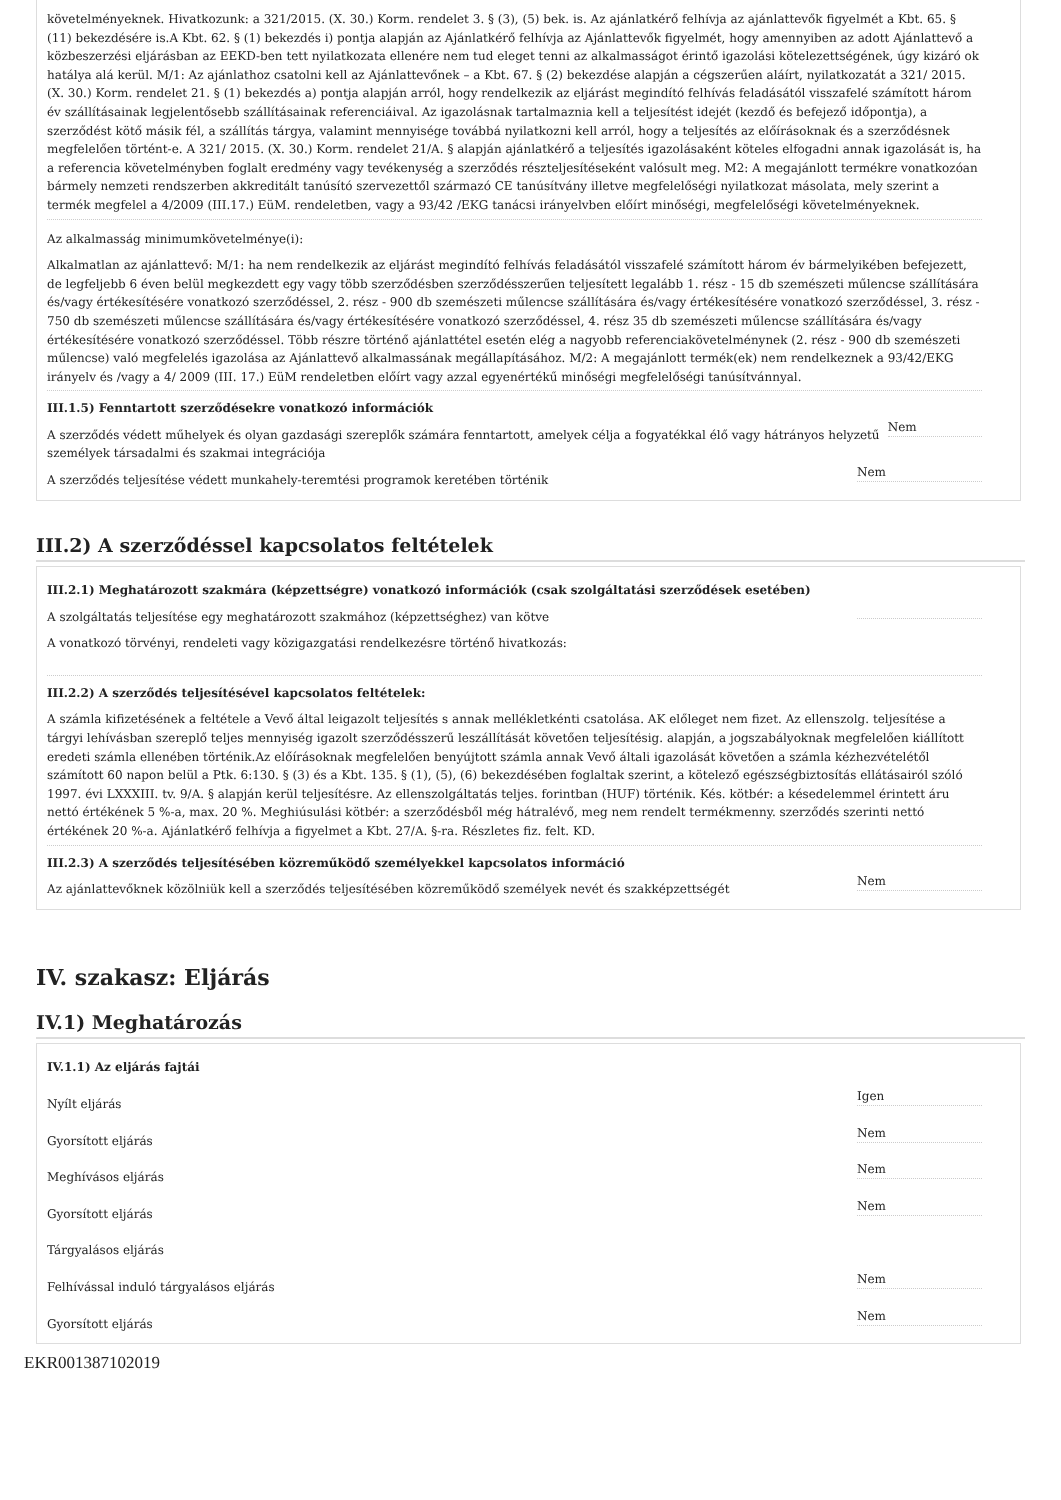követelményeknek. Hivatkozunk: a 321/2015. (X. 30.) Korm. rendelet 3. § (3), (5) bek. is. Az ajánlatkérő felhívja az ajánlattevők figyelmét a Kbt. 65. § (11) bekezdésére is.A Kbt. 62. § (1) bekezdés i) pontja alapján az Ajánlatkérő felhívja az Ajánlattevők figyelmét, hogy amennyiben az adott Ajánlattevő a közbeszerzési eljárásban az EEKD-ben tett nyilatkozata ellenére nem tud eleget tenni az alkalmasságot érintő igazolási kötelezettségének, úgy kizáró ok hatálya alá kerül. M/1: Az ajánlathoz csatolni kell az Ajánlattevőnek – a Kbt. 67. § (2) bekezdése alapján a cégszerűen aláírt, nyilatkozatát a 321/ 2015. (X. 30.) Korm. rendelet 21. § (1) bekezdés a) pontja alapján arról, hogy rendelkezik az eljárást megindító felhívás feladásától visszafelé számított három év szállításainak legjelentősebb szállításainak referenciáival. Az igazolásnak tartalmaznia kell a teljesítést idejét (kezdő és befejező időpontja), a szerződést kötő másik fél, a szállítás tárgya, valamint mennyisége továbbá nyilatkozni kell arról, hogy a teljesítés az előírásoknak és a szerződésnek megfelelően történt-e. A 321/ 2015. (X. 30.) Korm. rendelet 21/A. § alapján ajánlatkérő a teljesítés igazolásaként köteles elfogadni annak igazolását is, ha a referencia követelményben foglalt eredmény vagy tevékenység a szerződés részteljesítéseként valósult meg. M2: A megajánlott termékre vonatkozóan bármely nemzeti rendszerben akkreditált tanúsító szervezettől származó CE tanúsítvány illetve megfelelőségi nyilatkozat másolata, mely szerint a termék megfelel a 4/2009 (III.17.) EüM. rendeletben, vagy a 93/42 /EKG tanácsi irányelvben előírt minőségi, megfelelőségi követelményeknek.
Az alkalmasság minimumkövetelménye(i):
Alkalmatlan az ajánlattevő: M/1: ha nem rendelkezik az eljárást megindító felhívás feladásától visszafelé számított három év bármelyikében befejezett, de legfeljebb 6 éven belül megkezdett egy vagy több szerződésben szerződésszerűen teljesített legalább 1. rész - 15 db szemészeti műlencse szállítására és/vagy értékesítésére vonatkozó szerződéssel, 2. rész - 900 db szemészeti műlencse szállítására és/vagy értékesítésére vonatkozó szerződéssel, 3. rész - 750 db szemészeti műlencse szállítására és/vagy értékesítésére vonatkozó szerződéssel, 4. rész 35 db szemészeti műlencse szállítására és/vagy értékesítésére vonatkozó szerződéssel. Több részre történő ajánlattétel esetén elég a nagyobb referenciakövetelménynek (2. rész - 900 db szemészeti műlencse) való megfelelés igazolása az Ajánlattevő alkalmassának megállapításához. M/2: A megajánlott termék(ek) nem rendelkeznek a 93/42/EKG irányelv és /vagy a 4/ 2009 (III. 17.) EüM rendeletben előírt vagy azzal egyenértékű minőségi megfelelőségi tanúsítvánnyal.
III.1.5) Fenntartott szerződésekre vonatkozó információk
A szerződés védett műhelyek és olyan gazdasági szereplők számára fenntartott, amelyek célja a fogyatékkal élő vagy hátrányos helyzetű személyek társadalmi és szakmai integrációja Nem
A szerződés teljesítése védett munkahely-teremtési programok keretében történik Nem
III.2) A szerződéssel kapcsolatos feltételek
III.2.1) Meghatározott szakmára (képzettségre) vonatkozó információk (csak szolgáltatási szerződések esetében)
A szolgáltatás teljesítése egy meghatározott szakmához (képzettséghez) van kötve
A vonatkozó törvényi, rendeleti vagy közigazgatási rendelkezésre történő hivatkozás:
III.2.2) A szerződés teljesítésével kapcsolatos feltételek:
A számla kifizetésének a feltétele a Vevő által leigazolt teljesítés s annak mellékletkénti csatolása. AK előleget nem fizet. Az ellenszolg. teljesítése a tárgyi lehívásban szereplő teljes mennyiség igazolt szerződésszerű leszállítását követően teljesítésig. alapján, a jogszabályoknak megfelelően kiállított eredeti számla ellenében történik.Az előírásoknak megfelelően benyújtott számla annak Vevő általi igazolását követően a számla kézhezvételétől számított 60 napon belül a Ptk. 6:130. § (3) és a Kbt. 135. § (1), (5), (6) bekezdésében foglaltak szerint, a kötelező egészségbiztosítás ellátásairól szóló 1997. évi LXXXIII. tv. 9/A. § alapján kerül teljesítésre. Az ellenszolgáltatás teljes. forintban (HUF) történik. Kés. kötbér: a késedelemmel érintett áru nettó értékének 5 %-a, max. 20 %. Meghiúsulási kötbér: a szerződésből még hátralévő, meg nem rendelt termékmenny. szerződés szerinti nettó értékének 20 %-a. Ajánlatkérő felhívja a figyelmet a Kbt. 27/A. §-ra. Részletes fiz. felt. KD.
III.2.3) A szerződés teljesítésében közreműködő személyekkel kapcsolatos információ
Az ajánlattevőknek közölniük kell a szerződés teljesítésében közreműködő személyek nevét és szakképzettségét Nem
IV. szakasz: Eljárás
IV.1) Meghatározás
IV.1.1) Az eljárás fajtái
Nyílt eljárás Igen
Gyorsított eljárás Nem
Meghívásos eljárás Nem
Gyorsított eljárás Nem
Tárgyalásos eljárás
Felhívással induló tárgyalásos eljárás Nem
Gyorsított eljárás Nem
EKR001387102019